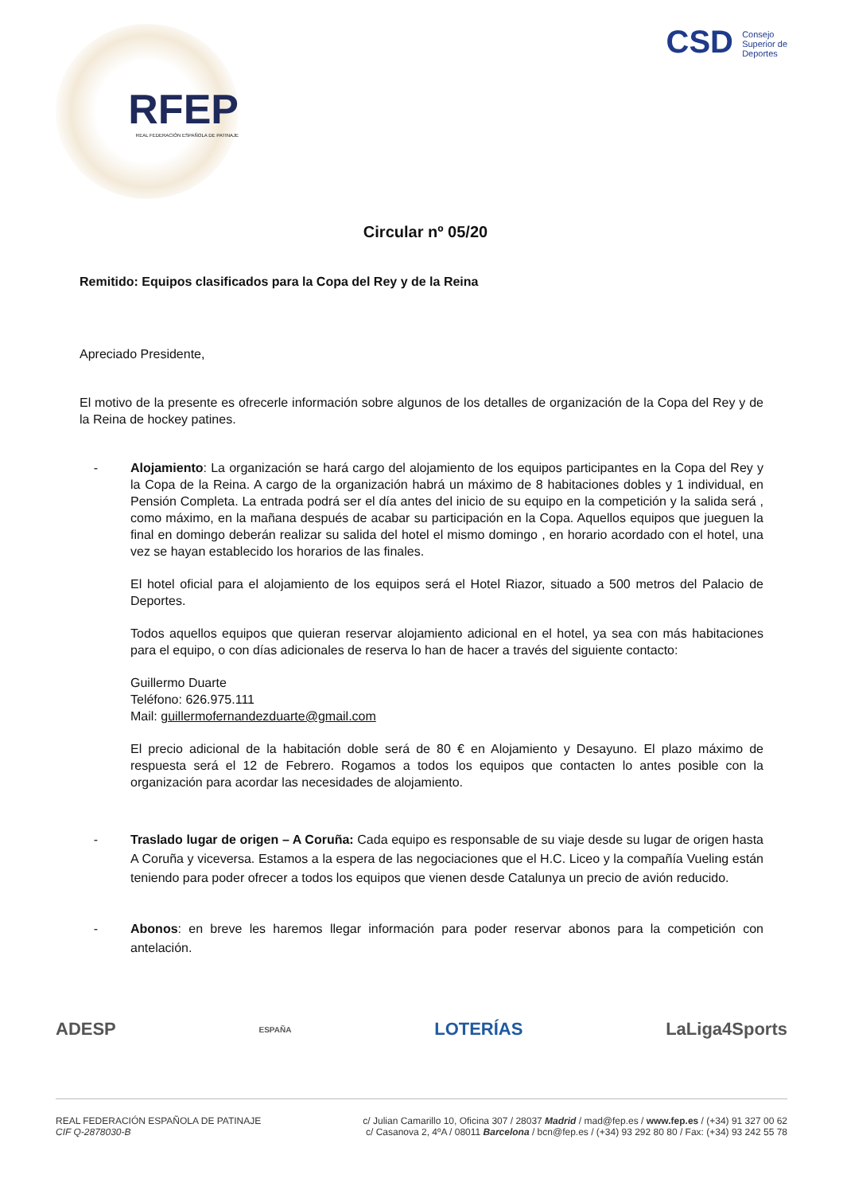RFEP
REAL FEDERACIÓN ESPAÑOLA DE PATINAJE
CSD Consejo
Superior de
Deportes
Circular nº 05/20
Remitido: Equipos clasificados para la Copa del Rey y de la Reina
Apreciado Presidente,
El motivo de la presente es ofrecerle información sobre algunos de los detalles de organización de la Copa del Rey y de la Reina de hockey patines.
- Alojamiento: La organización se hará cargo del alojamiento de los equipos participantes en la Copa del Rey y la Copa de la Reina. A cargo de la organización habrá un máximo de 8 habitaciones dobles y 1 individual, en Pensión Completa. La entrada podrá ser el día antes del inicio de su equipo en la competición y la salida será , como máximo, en la mañana después de acabar su participación en la Copa. Aquellos equipos que jueguen la final en domingo deberán realizar su salida del hotel el mismo domingo , en horario acordado con el hotel, una vez se hayan establecido los horarios de las finales.
El hotel oficial para el alojamiento de los equipos será el Hotel Riazor, situado a 500 metros del Palacio de Deportes.
Todos aquellos equipos que quieran reservar alojamiento adicional en el hotel, ya sea con más habitaciones para el equipo, o con días adicionales de reserva lo han de hacer a través del siguiente contacto:
Guillermo Duarte
Teléfono: 626.975.111
Mail: guillermofernandezduarte@gmail.com
El precio adicional de la habitación doble será de 80 € en Alojamiento y Desayuno. El plazo máximo de respuesta será el 12 de Febrero. Rogamos a todos los equipos que contacten lo antes posible con la organización para acordar las necesidades de alojamiento.
- Traslado lugar de origen – A Coruña: Cada equipo es responsable de su viaje desde su lugar de origen hasta A Coruña y viceversa. Estamos a la espera de las negociaciones que el H.C. Liceo y la compañía Vueling están teniendo para poder ofrecer a todos los equipos que vienen desde Catalunya un precio de avión reducido.
- Abonos: en breve les haremos llegar información para poder reservar abonos para la competición con antelación.
ADESP ESPAÑA LOTERÍAS LaLiga4Sports
REAL FEDERACIÓN ESPAÑOLA DE PATINAJE
CIF Q-2878030-B
c/ Julian Camarillo 10, Oficina 307 / 28037 Madrid / mad@fep.es / www.fep.es / (+34) 91 327 00 62
c/ Casanova 2, 4ºA / 08011 Barcelona / bcn@fep.es / (+34) 93 292 80 80 / Fax: (+34) 93 242 55 78